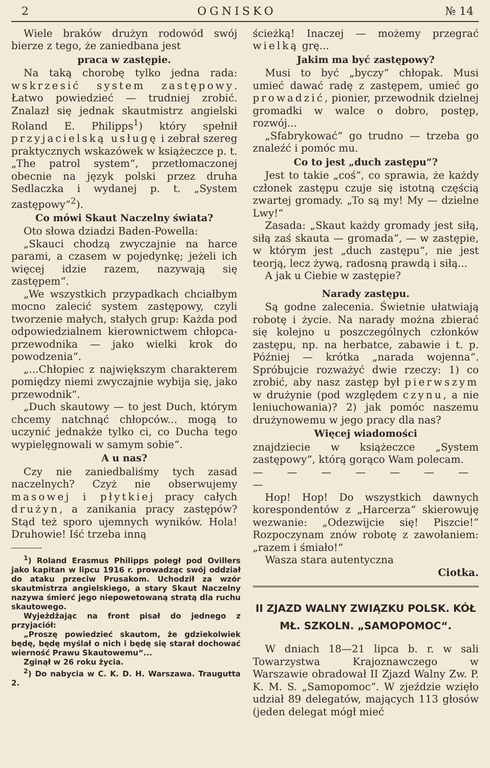2 OGNISKO № 14
Wiele braków drużyn rodowód swój bierze z tego, że zaniedbana jest
praca w zastępie.
Na taką chorobę tylko jedna rada: wskrzesić system zastępowy. Łatwo powiedzieć — trudniej zrobić. Znalazł się jednak skautmistrz angielski Roland E. Philipps<sup>1</sup>) który spełnił przyjacielską usługę i zebrał szereg praktycznych wskazówek w książeczce p. t. „The patrol system“, przetłomaczonej obecnie na język polski przez druha Sedlaczka i wydanej p. t. „System zastępowy“<sup>2</sup>).
Co mówi Skaut Naczelny świata?
Oto słowa dziadzi Baden-Powella:
„Skauci chodzą zwyczajnie na harce parami, a czasem w pojedynkę; jeżeli ich więcej idzie razem, nazywają się zastępem“.
„We wszystkich przypadkach chciałbym mocno zalecić system zastępowy, czyli tworzenie małych, stałych grup: Każda pod odpowiedzialnem kierownictwem chłopca-przewodnika — jako wielki krok do powodzenia“.
„...Chłopiec z największym charakterem pomiędzy niemi zwyczajnie wybija się, jako przewodnik“.
„Duch skautowy — to jest Duch, którym chcemy natchnąć chłopców... mogą to uczynić jednakże tylko ci, co Ducha tego wypielęgnowali w samym sobie“.
A u nas?
Czy nie zaniedbaliśmy tych zasad naczelnych? Czyż nie obserwujemy masowej i płytkiej pracy całych drużyn, a zanikania pracy zastępów? Stąd też sporo ujemnych wyników. Hola! Druhowie! Iść trzeba inną
<sup>1</sup>) Roland Erasmus Philipps poległ pod Ovillers jako kapitan w lipcu 1916 r. prowadząc swój oddział do ataku przeciw Prusakom. Uchodził za wzór skautmistrza angielskiego, a stary Skaut Naczelny nazywa śmierć jego niepowetowaną stratą dla ruchu skautowego.
Wyjeżdżając na front pisał do jednego z przyjaciół:
„Proszę powiedzieć skautom, że gdziekolwiek będę, będę myślał o nich i będę się starał dochować wierność Prawu Skautowemu“...
Zginął w 26 roku życia.
<sup>2</sup>) Do nabycia w C. K. D. H. Warszawa. Traugutta 2.
ścieżką! Inaczej — możemy przegrać wielką grę...
Jakim ma być zastępowy?
Musi to być „byczy“ chłopak. Musi umieć dawać radę z zastępem, umieć go prowadzić, pionier, przewodnik dzielnej gromadki w walce o dobro, postęp, rozwój...
„Sfabrykować“ go trudno — trzeba go znaleźć i pomóc mu.
Co to jest „duch zastępu“?
Jest to takie „coś“, co sprawia, że każdy członek zastępu czuje się istotną częścią zwartej gromady. „To są my! My — dzielne Lwy!“
Zasada: „Skaut każdy gromady jest siłą, siłą zaś skauta — gromada“, — w zastępie, w którym jest „duch zastępu“, nie jest teorją, lecz żywą, radosną prawdą i siłą...
A jak u Ciebie w zastępie?
Narady zastępu.
Są godne zalecenia. Świetnie ułatwiają robotę i życie. Na narady można zbierać się kolejno u poszczególnych członków zastępu, np. na herbatce, zabawie i t. p. Później — krótka „narada wojenna“. Spróbujcie rozważyć dwie rzeczy: 1) co zrobić, aby nasz zastęp był pierwszym w drużynie (pod względem czynu, a nie leniuchowania)? 2) jak pomóc naszemu drużynowemu w jego pracy dla nas?
Więcej wiadomości
znajdziecie w książeczce „System zastępowy“, którą gorąco Wam polecam.
— — — — — — — —
Hop! Hop! Do wszystkich dawnych korespondentów z „Harcerza“ skierowuję wezwanie: „Odezwijcie się! Piszcie!“ Rozpoczynam znów robotę z zawołaniem: „razem i śmiało!“
Wasza stara autentyczna
Ciotka.
II ZJAZD WALNY ZWIĄZKU POLSK. KÓŁ MŁ. SZKOLN. „SAMOPOMOC“.
W dniach 18—21 lipca b. r. w sali Towarzystwa Krajoznawczego w Warszawie obradował II Zjazd Walny Zw. P. K. M. S. „Samopomoc“. W zjeździe wzięło udział 89 delegatów, mających 113 głosów (jeden delegat mógł mieć